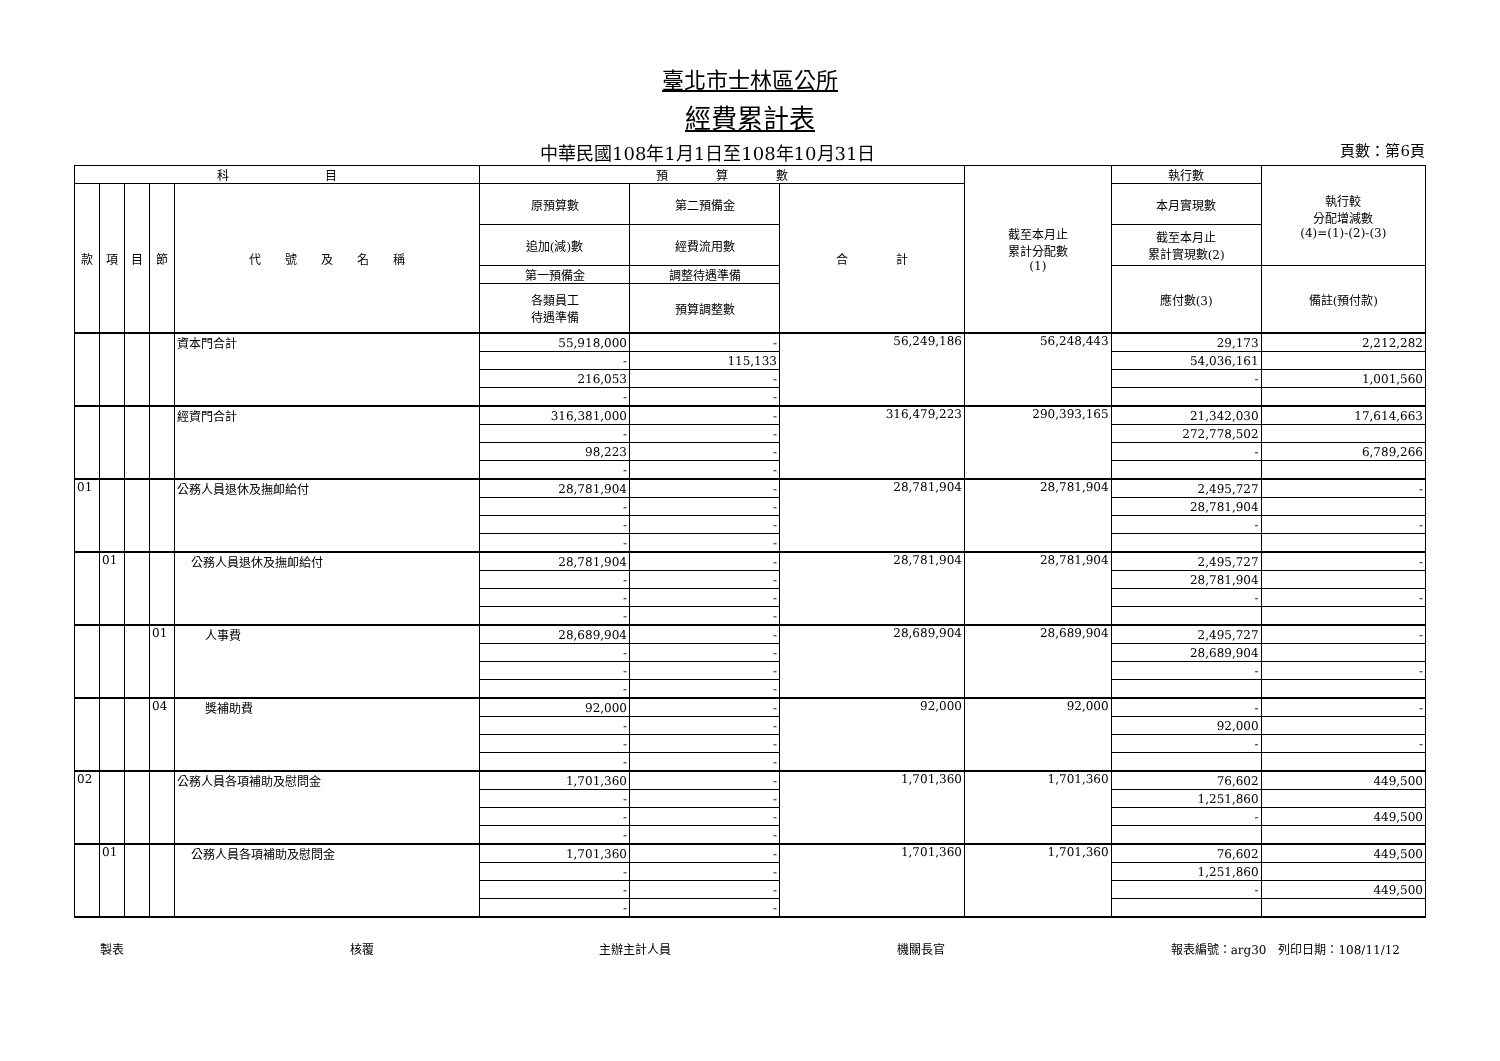臺北市士林區公所
經費累計表
中華民國108年1月1日至108年10月31日 頁數：第6頁
| 科 目 | | | | | 預 算 數 | | | 截至本月止 累計分配數 (1) | 執行數 | 執行較 分配增減數 (4)=(1)-(2)-(3) |
| --- | --- | --- | --- | --- | --- | --- | --- | --- | --- | --- |
| 款 | 項 | 目 | 節 | 代 號 及 名 稱 | 原預算數 | 第二預備金 | 合 計 | | 本月實現數 | |
| | | | | | 追加(減)數 | 經費流用數 | | | 截至本月止 累計實現數(2) | |
| | | | | | 第一預備金 | 調整待遇準備 | | | 應付數(3) | 備註(預付款) |
| | | | | | 各類員工 待遇準備 | 預算調整數 | | | | |
| | | | | 資本門合計 | 55,918,000 | - | 56,249,186 | 56,248,443 | 29,173 | 2,212,282 |
| | | | | | - | 115,133 | | | 54,036,161 | |
| | | | | | 216,053 | - | | | - | 1,001,560 |
| | | | | | - | - | | | | |
| | | | | 經資門合計 | 316,381,000 | - | 316,479,223 | 290,393,165 | 21,342,030 | 17,614,663 |
| | | | | | - | - | | | 272,778,502 | |
| | | | | | 98,223 | - | | | - | 6,789,266 |
| | | | | | - | - | | | | |
| 01 | | | | 公務人員退休及撫卹給付 | 28,781,904 | - | 28,781,904 | 28,781,904 | 2,495,727 | - |
| | | | | | - | - | | | 28,781,904 | |
| | | | | | - | - | | | - | - |
| | | | | | - | - | | | | |
| | 01 | | | 公務人員退休及撫卹給付 | 28,781,904 | - | 28,781,904 | 28,781,904 | 2,495,727 | - |
| | | | | | - | - | | | 28,781,904 | |
| | | | | | - | - | | | - | - |
| | | | | | - | - | | | | |
| | | | 01 | 人事費 | 28,689,904 | - | 28,689,904 | 28,689,904 | 2,495,727 | - |
| | | | | | - | - | | | 28,689,904 | |
| | | | | | - | - | | | - | - |
| | | | | | - | - | | | | |
| | | | 04 | 獎補助費 | 92,000 | - | 92,000 | 92,000 | - | - |
| | | | | | - | - | | | 92,000 | |
| | | | | | - | - | | | - | - |
| | | | | | - | - | | | | |
| 02 | | | | 公務人員各項補助及慰問金 | 1,701,360 | - | 1,701,360 | 1,701,360 | 76,602 | 449,500 |
| | | | | | - | - | | | 1,251,860 | |
| | | | | | - | - | | | - | 449,500 |
| | | | | | - | - | | | | |
| | 01 | | | 公務人員各項補助及慰問金 | 1,701,360 | - | 1,701,360 | 1,701,360 | 76,602 | 449,500 |
| | | | | | - | - | | | 1,251,860 | |
| | | | | | - | - | | | - | 449,500 |
| | | | | | - | - | | | | |
製表 核覆 主辦主計人員 機關長官 報表編號：arg30　列印日期：108/11/12